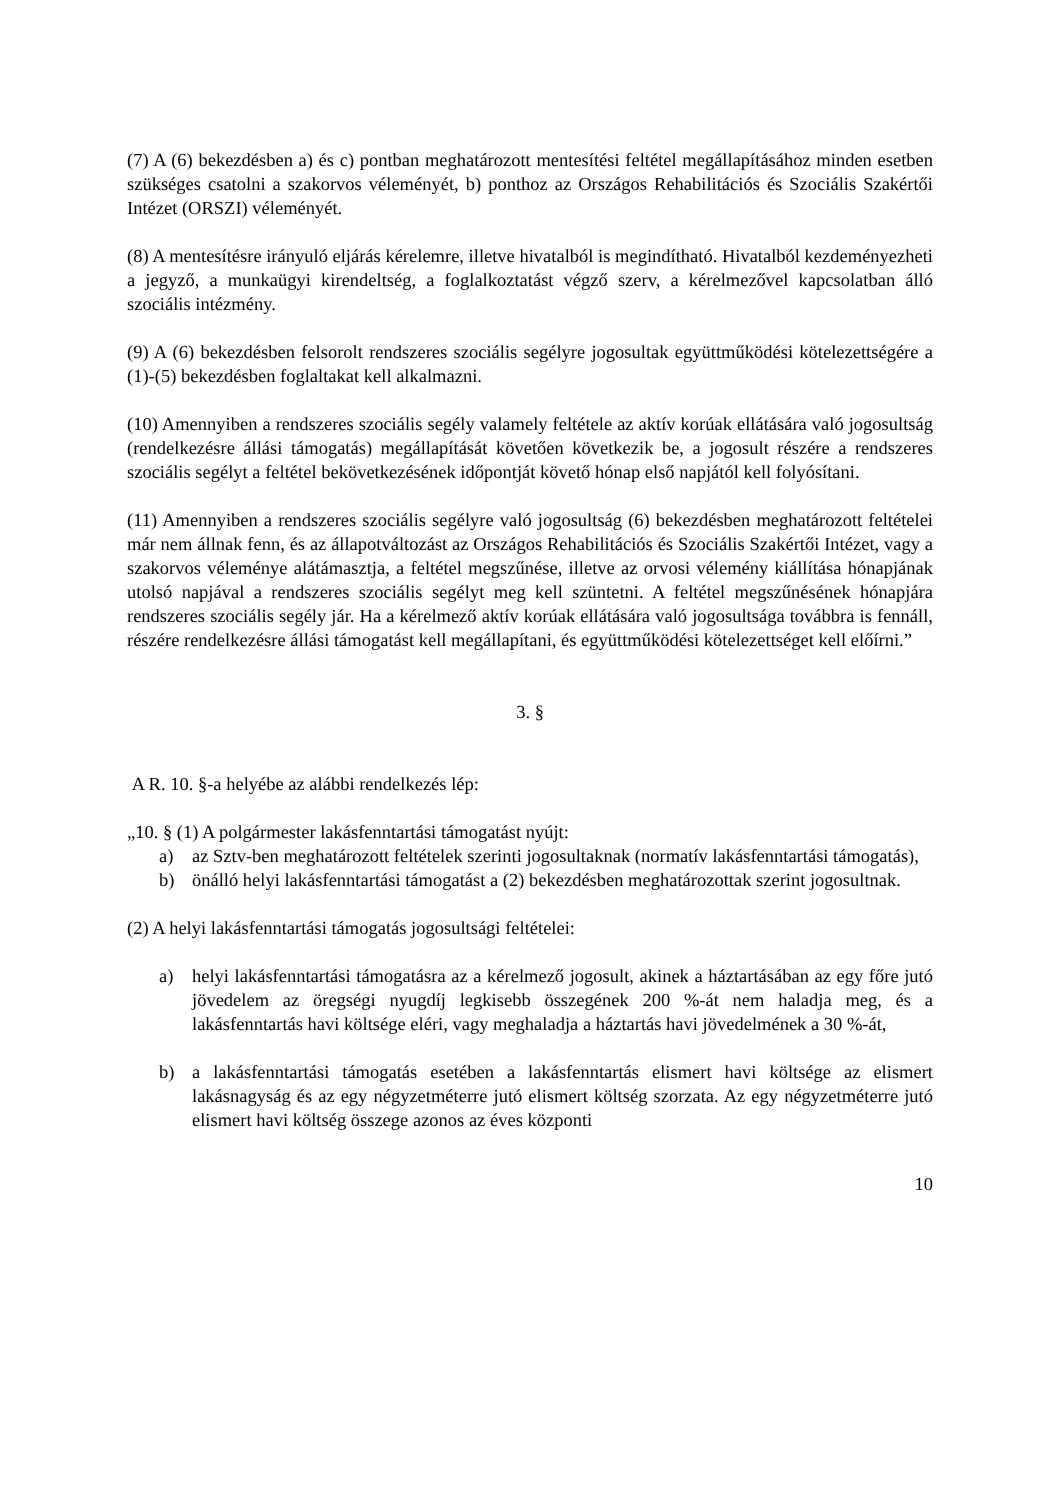(7) A (6) bekezdésben a) és c) pontban meghatározott mentesítési feltétel megállapításához minden esetben szükséges csatolni a szakorvos véleményét, b) ponthoz az Országos Rehabilitációs és Szociális Szakértői Intézet (ORSZI) véleményét.
(8) A mentesítésre irányuló eljárás kérelemre, illetve hivatalból is megindítható. Hivatalból kezdeményezheti a jegyző, a munkaügyi kirendeltség, a foglalkoztatást végző szerv, a kérelmezővel kapcsolatban álló szociális intézmény.
(9) A (6) bekezdésben felsorolt rendszeres szociális segélyre jogosultak együttműködési kötelezettségére a (1)-(5) bekezdésben foglaltakat kell alkalmazni.
(10) Amennyiben a rendszeres szociális segély valamely feltétele az aktív korúak ellátására való jogosultság (rendelkezésre állási támogatás) megállapítását követően következik be, a jogosult részére a rendszeres szociális segélyt a feltétel bekövetkezésének időpontját követő hónap első napjától kell folyósítani.
(11) Amennyiben a rendszeres szociális segélyre való jogosultság (6) bekezdésben meghatározott feltételei már nem állnak fenn, és az állapotváltozást az Országos Rehabilitációs és Szociális Szakértői Intézet, vagy a szakorvos véleménye alátámasztja, a feltétel megszűnése, illetve az orvosi vélemény kiállítása hónapjának utolsó napjával a rendszeres szociális segélyt meg kell szüntetni. A feltétel megszűnésének hónapjára rendszeres szociális segély jár. Ha a kérelmező aktív korúak ellátására való jogosultsága továbbra is fennáll, részére rendelkezésre állási támogatást kell megállapítani, és együttműködési kötelezettséget kell előírni.”
3. §
A R. 10. §-a helyébe az alábbi rendelkezés lép:
„10. § (1) A polgármester lakásfenntartási támogatást nyújt:
a) az Sztv-ben meghatározott feltételek szerinti jogosultaknak (normatív lakásfenntartási támogatás),
b) önálló helyi lakásfenntartási támogatást a (2) bekezdésben meghatározottak szerint jogosultnak.
(2) A helyi lakásfenntartási támogatás jogosultsági feltételei:
a) helyi lakásfenntartási támogatásra az a kérelmező jogosult, akinek a háztartásában az egy főre jutó jövedelem az öregségi nyugdíj legkisebb összegének 200 %-át nem haladja meg, és a lakásfenntartás havi költsége eléri, vagy meghaladja a háztartás havi jövedelmének a 30 %-át,
b) a lakásfenntartási támogatás esetében a lakásfenntartás elismert havi költsége az elismert lakásnagyság és az egy négyzetméterre jutó elismert költség szorzata. Az egy négyzetméterre jutó elismert havi költség összege azonos az éves központi
10